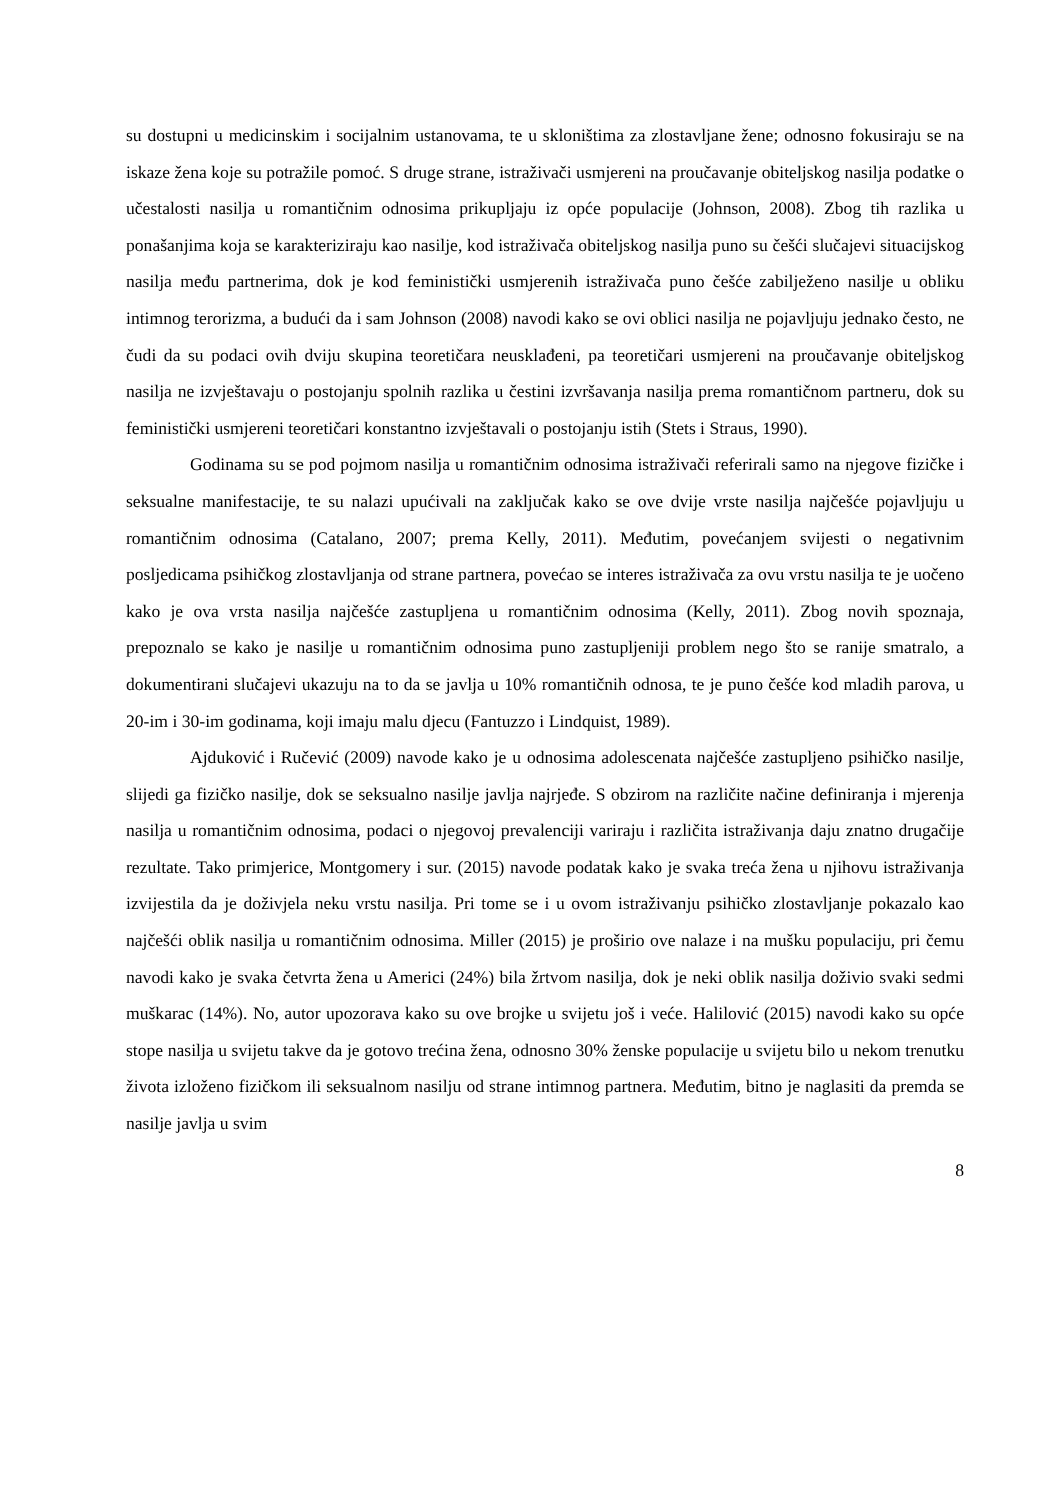su dostupni u medicinskim i socijalnim ustanovama, te u skloništima za zlostavljane žene; odnosno fokusiraju se na iskaze žena koje su potražile pomoć. S druge strane, istraživači usmjereni na proučavanje obiteljskog nasilja podatke o učestalosti nasilja u romantičnim odnosima prikupljaju iz opće populacije (Johnson, 2008). Zbog tih razlika u ponašanjima koja se karakteriziraju kao nasilje, kod istraživača obiteljskog nasilja puno su češći slučajevi situacijskog nasilja među partnerima, dok je kod feministički usmjerenih istraživača puno češće zabilježeno nasilje u obliku intimnog terorizma, a budući da i sam Johnson (2008) navodi kako se ovi oblici nasilja ne pojavljuju jednako često, ne čudi da su podaci ovih dviju skupina teoretičara neusklađeni, pa teoretičari usmjereni na proučavanje obiteljskog nasilja ne izvještavaju o postojanju spolnih razlika u čestini izvršavanja nasilja prema romantičnom partneru, dok su feministički usmjereni teoretičari konstantno izvještavali o postojanju istih (Stets i Straus, 1990).
Godinama su se pod pojmom nasilja u romantičnim odnosima istraživači referirali samo na njegove fizičke i seksualne manifestacije, te su nalazi upućivali na zaključak kako se ove dvije vrste nasilja najčešće pojavljuju u romantičnim odnosima (Catalano, 2007; prema Kelly, 2011). Međutim, povećanjem svijesti o negativnim posljedicama psihičkog zlostavljanja od strane partnera, povećao se interes istraživača za ovu vrstu nasilja te je uočeno kako je ova vrsta nasilja najčešće zastupljena u romantičnim odnosima (Kelly, 2011). Zbog novih spoznaja, prepoznalo se kako je nasilje u romantičnim odnosima puno zastupljeniji problem nego što se ranije smatralo, a dokumentirani slučajevi ukazuju na to da se javlja u 10% romantičnih odnosa, te je puno češće kod mladih parova, u 20-im i 30-im godinama, koji imaju malu djecu (Fantuzzo i Lindquist, 1989).
Ajduković i Ručević (2009) navode kako je u odnosima adolescenata najčešće zastupljeno psihičko nasilje, slijedi ga fizičko nasilje, dok se seksualno nasilje javlja najrjeđe. S obzirom na različite načine definiranja i mjerenja nasilja u romantičnim odnosima, podaci o njegovoj prevalenciji variraju i različita istraživanja daju znatno drugačije rezultate. Tako primjerice, Montgomery i sur. (2015) navode podatak kako je svaka treća žena u njihovu istraživanja izvijestila da je doživjela neku vrstu nasilja. Pri tome se i u ovom istraživanju psihičko zlostavljanje pokazalo kao najčešći oblik nasilja u romantičnim odnosima. Miller (2015) je proširio ove nalaze i na mušku populaciju, pri čemu navodi kako je svaka četvrta žena u Americi (24%) bila žrtvom nasilja, dok je neki oblik nasilja doživio svaki sedmi muškarac (14%). No, autor upozorava kako su ove brojke u svijetu još i veće. Halilović (2015) navodi kako su opće stope nasilja u svijetu takve da je gotovo trećina žena, odnosno 30% ženske populacije u svijetu bilo u nekom trenutku života izloženo fizičkom ili seksualnom nasilju od strane intimnog partnera. Međutim, bitno je naglasiti da premda se nasilje javlja u svim
8